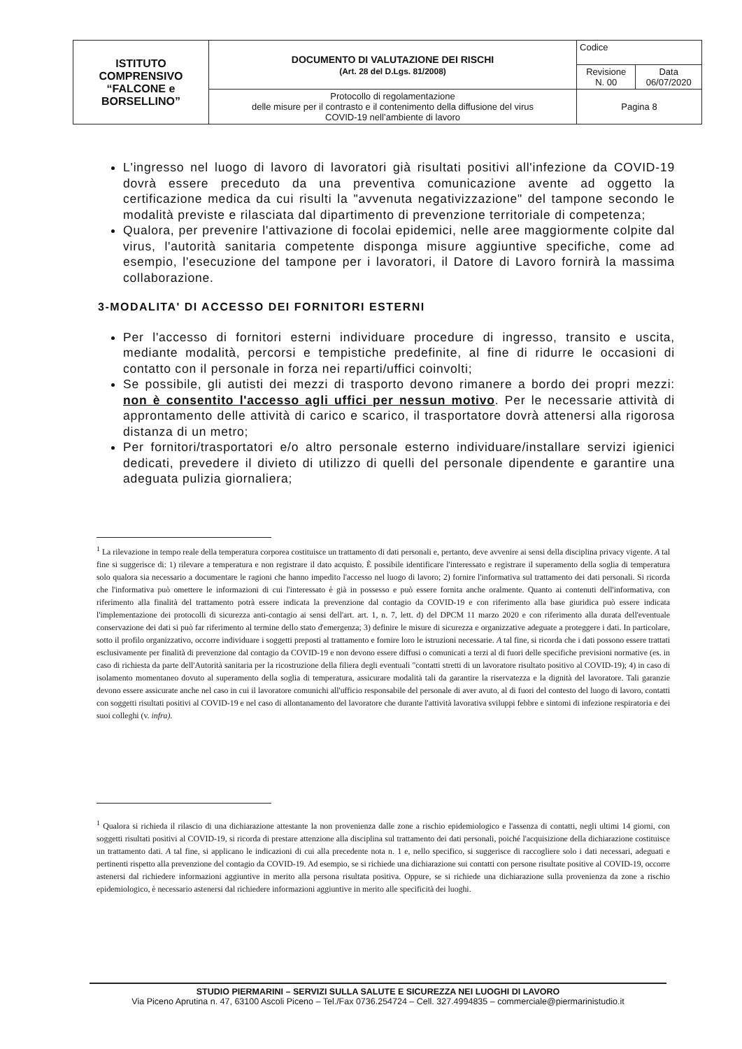| ISTITUTO COMPRENSIVO “FALCONE e BORSELLINO” | DOCUMENTO DI VALUTAZIONE DEI RISCHI (Art. 28 del D.Lgs. 81/2008) | Codice | |
| | | Revisione N. 00 | Data 06/07/2020 |
| | Protocollo di regolamentazione delle misure per il contrasto e il contenimento della diffusione del virus COVID-19 nell’ambiente di lavoro | Pagina 8 | |
L'ingresso nel luogo di lavoro di lavoratori già risultati positivi all'infezione da COVID-19 dovrà essere preceduto da una preventiva comunicazione avente ad oggetto la certificazione medica da cui risulti la "avvenuta negativizzazione" del tampone secondo le modalità previste e rilasciata dal dipartimento di prevenzione territoriale di competenza;
Qualora, per prevenire l'attivazione di focolai epidemici, nelle aree maggiormente colpite dal virus, l'autorità sanitaria competente disponga misure aggiuntive specifiche, come ad esempio, l'esecuzione del tampone per i lavoratori, il Datore di Lavoro fornirà la massima collaborazione.
3-MODALITA' DI ACCESSO DEI FORNITORI ESTERNI
Per l'accesso di fornitori esterni individuare procedure di ingresso, transito e uscita, mediante modalità, percorsi e tempistiche predefinite, al fine di ridurre le occasioni di contatto con il personale in forza nei reparti/uffici coinvolti;
Se possibile, gli autisti dei mezzi di trasporto devono rimanere a bordo dei propri mezzi: non è consentito l'accesso agli uffici per nessun motivo. Per le necessarie attività di approntamento delle attività di carico e scarico, il trasportatore dovrà attenersi alla rigorosa distanza di un metro;
Per fornitori/trasportatori e/o altro personale esterno individuare/installare servizi igienici dedicati, prevedere il divieto di utilizzo di quelli del personale dipendente e garantire una adeguata pulizia giornaliera;
<sup>1</sup> La rilevazione in tempo reale della temperatura corporea costituisce un trattamento di dati personali e, pertanto, deve avvenire ai sensi della disciplina privacy vigente. A tal fine si suggerisce di: 1) rilevare a temperatura e non registrare il dato acquisto. È possibile identificare l'interessato e registrare il superamento della soglia di temperatura solo qualora sia necessario a documentare le ragioni che hanno impedito l'accesso nel luogo di lavoro; 2) fornire l'informativa sul trattamento dei dati personali. Si ricorda che l'informativa può omettere le informazioni di cui l'interessato è già in possesso e può essere fornita anche oralmente. Quanto ai contenuti dell'informativa, con riferimento alla finalità del trattamento potrà essere indicata la prevenzione dal contagio da COVID-19 e con riferimento alla base giuridica può essere indicata l'implementazione dei protocolli di sicurezza anti-contagio ai sensi dell'art. art. 1, n. 7, lett. d) del DPCM 11 marzo 2020 e con riferimento alla durata dell'eventuale conservazione dei dati si può far riferimento al termine dello stato d'emergenza; 3) definire le misure di sicurezza e organizzative adeguate a proteggere i dati. In particolare, sotto il profilo organizzativo, occorre individuare i soggetti preposti al trattamento e fornire loro le istruzioni necessarie. A tal fine, si ricorda che i dati possono essere trattati esclusivamente per finalità di prevenzione dal contagio da COVID-19 e non devono essere diffusi o comunicati a terzi al di fuori delle specifiche previsioni normative (es. in caso di richiesta da parte dell'Autorità sanitaria per la ricostruzione della filiera degli eventuali "contatti stretti di un lavoratore risultato positivo al COVID-19); 4) in caso di isolamento momentaneo dovuto al superamento della soglia di temperatura, assicurare modalità tali da garantire la riservatezza e la dignità del lavoratore. Tali garanzie devono essere assicurate anche nel caso in cui il lavoratore comunichi all'ufficio responsabile del personale di aver avuto, al di fuori del contesto del luogo di lavoro, contatti con soggetti risultati positivi al COVID-19 e nel caso di allontanamento del lavoratore che durante l'attività lavorativa sviluppi febbre e sintomi di infezione respiratoria e dei suoi colleghi (v. infra).
<sup>1</sup> Qualora si richieda il rilascio di una dichiarazione attestante la non provenienza dalle zone a rischio epidemiologico e l'assenza di contatti, negli ultimi 14 giorni, con soggetti risultati positivi al COVID-19, si ricorda di prestare attenzione alla disciplina sul trattamento dei dati personali, poiché l'acquisizione della dichiarazione costituisce un trattamento dati. A tal fine, si applicano le indicazioni di cui alla precedente nota n. 1 e, nello specifico, si suggerisce di raccogliere solo i dati necessari, adeguati e pertinenti rispetto alla prevenzione del contagio da COVID-19. Ad esempio, se si richiede una dichiarazione sui contatti con persone risultate positive al COVID-19, occorre astenersi dal richiedere informazioni aggiuntive in merito alla persona risultata positiva. Oppure, se si richiede una dichiarazione sulla provenienza da zone a rischio epidemiologico, è necessario astenersi dal richiedere informazioni aggiuntive in merito alle specificità dei luoghi.
STUDIO PIERMARINI – SERVIZI SULLA SALUTE E SICUREZZA NEI LUOGHI DI LAVORO
Via Piceno Aprutina n. 47, 63100 Ascoli Piceno – Tel./Fax 0736.254724 – Cell. 327.4994835 – commerciale@piermarinistudio.it